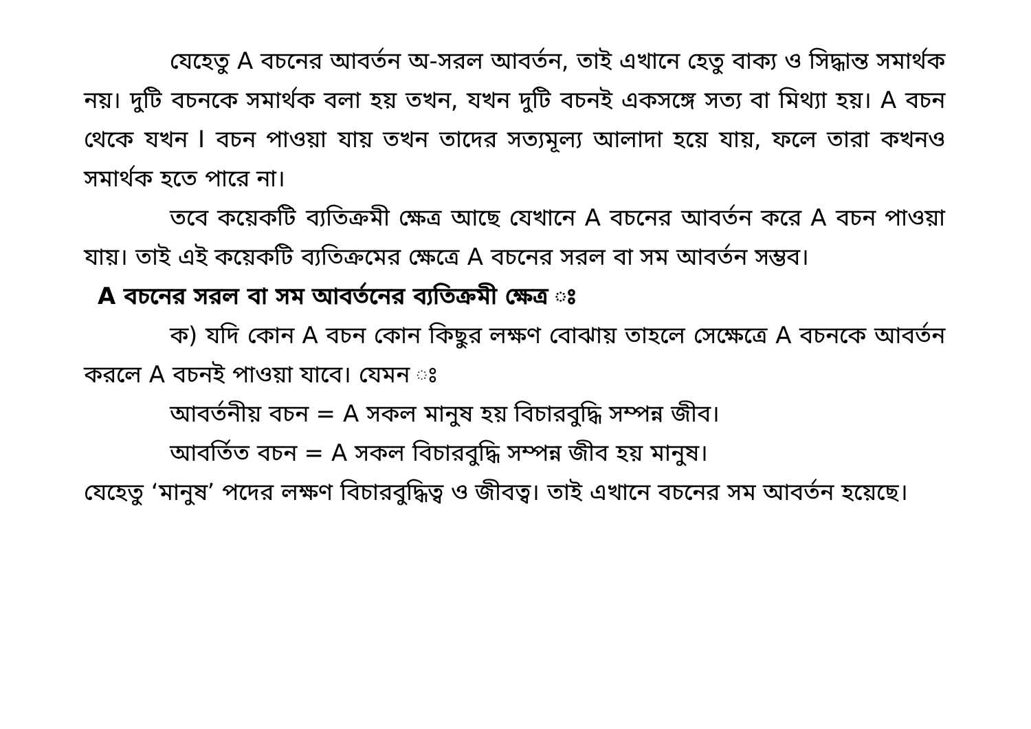যেহেতু A বচনের আবর্তন অ-সরল আবর্তন, তাই এখানে হেতু বাক্য ও সিদ্ধান্ত সমার্থক নয়। দুটি বচনকে সমার্থক বলা হয় তখন, যখন দুটি বচনই একসঙ্গে সত্য বা মিথ্যা হয়। A বচন থেকে যখন I বচন পাওয়া যায় তখন তাদের সত্যমূল্য আলাদা হয়ে যায়, ফলে তারা কখনও সমার্থক হতে পারে না।
তবে কয়েকটি ব্যতিক্রমী ক্ষেত্র আছে যেখানে A বচনের আবর্তন করে A বচন পাওয়া যায়। তাই এই কয়েকটি ব্যতিক্রমের ক্ষেত্রে A বচনের সরল বা সম আবর্তন সম্ভব।
A বচনের সরল বা সম আবর্তনের ব্যতিক্রমী ক্ষেত্র ঃ
ক) যদি কোন A বচন কোন কিছুর লক্ষণ বোঝায় তাহলে সেক্ষেত্রে A বচনকে আবর্তন করলে A বচনই পাওয়া যাবে। যেমন ঃ
আবর্তনীয় বচন = A সকল মানুষ হয় বিচারবুদ্ধি সম্পন্ন জীব।
আবর্তিত বচন = A সকল বিচারবুদ্ধি সম্পন্ন জীব হয় মানুষ।
যেহেতু ‘মানুষ’ পদের লক্ষণ বিচারবুদ্ধিত্ব ও জীবত্ব। তাই এখানে বচনের সম আবর্তন হয়েছে।